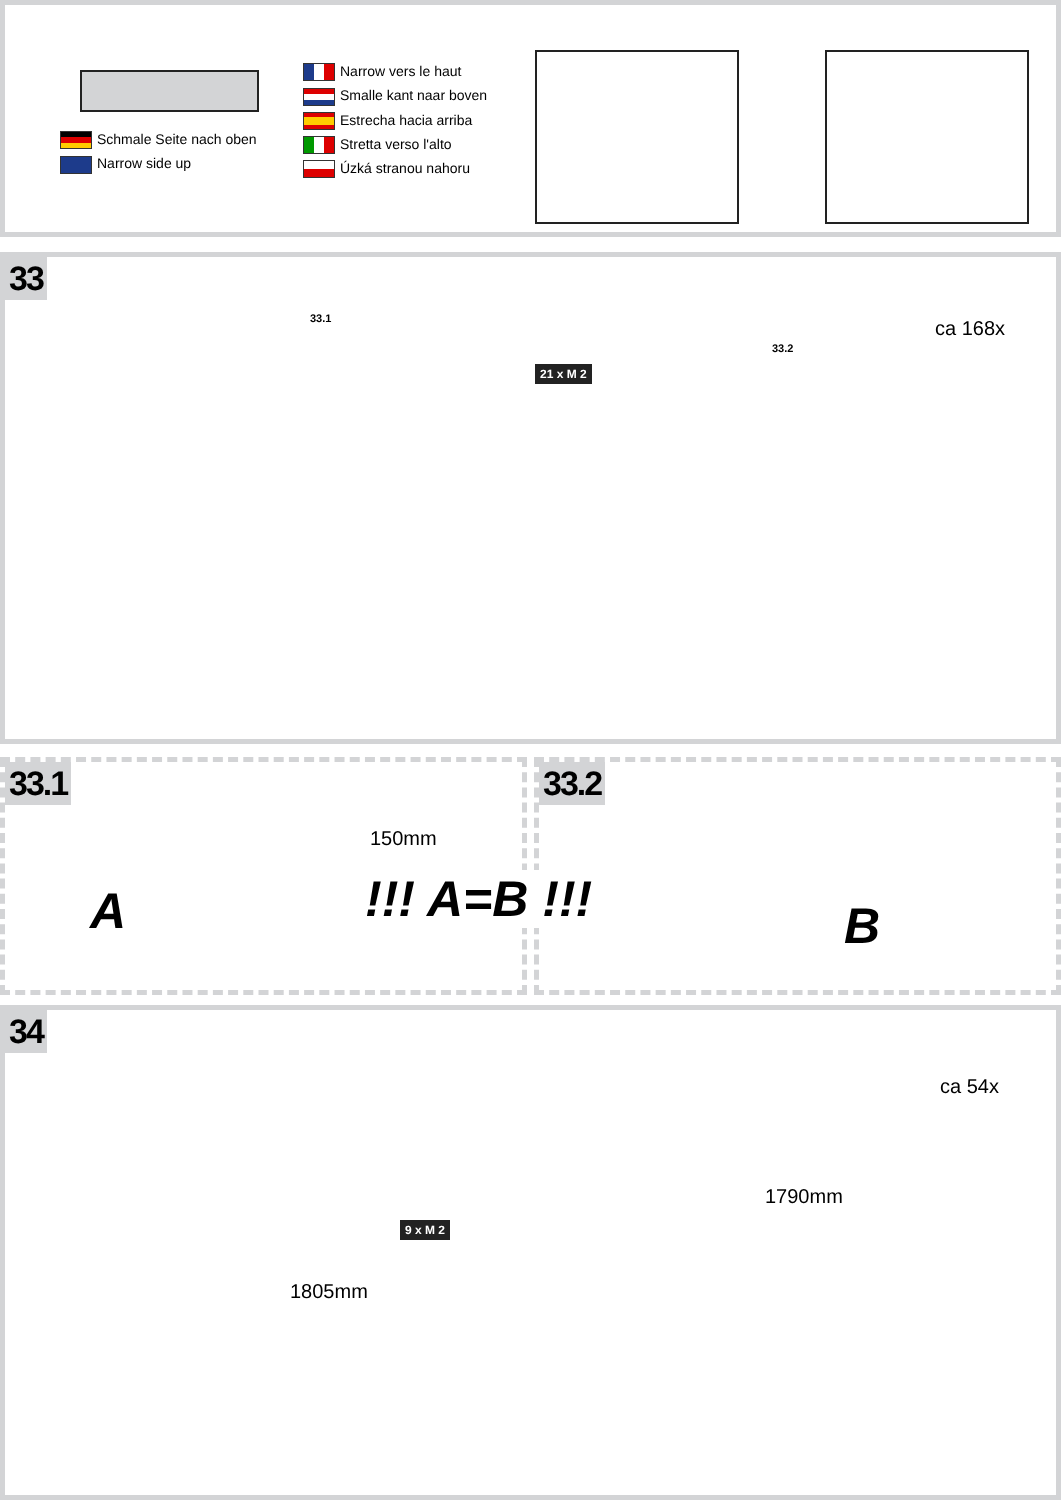Schmale Seite nach oben
Narrow side up
Narrow vers le haut
Smalle kant naar boven
Estrecha hacia arriba
Stretta verso l'alto
Úzká stranou nahoru
33
33.1
33.2
21 x M 2
ca 168x
33.1
150mm
A
33.2
B
!!! A=B !!!
34
9 x M 2
ca 54x
1790mm
1805mm